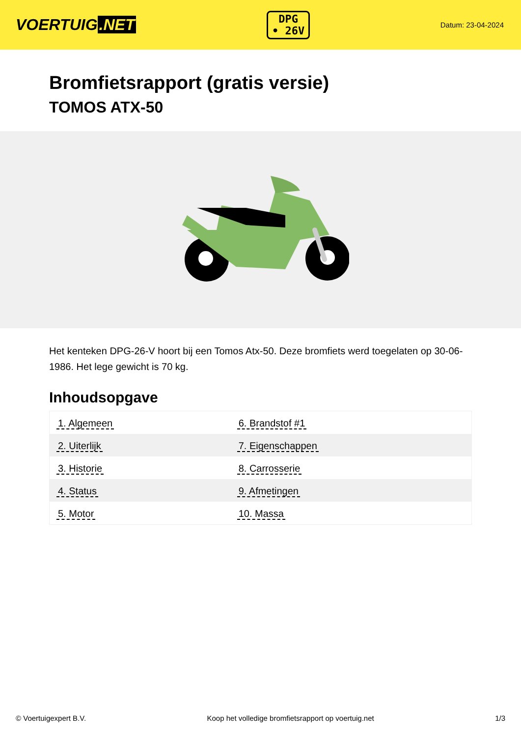VOERTUIG.NET
DPG
• 26V
Datum: 23-04-2024
Bromfietsrapport (gratis versie)
TOMOS ATX-50
Het kenteken DPG-26-V hoort bij een Tomos Atx-50. Deze bromfiets werd toegelaten op 30-06-1986. Het lege gewicht is 70 kg.
Inhoudsopgave
| 1. Algemeen | 6. Brandstof #1 |
| 2. Uiterlijk | 7. Eigenschappen |
| 3. Historie | 8. Carrosserie |
| 4. Status | 9. Afmetingen |
| 5. Motor | 10. Massa |
© Voertuigexpert B.V. Koop het volledige bromfietsrapport op voertuig.net 1/3